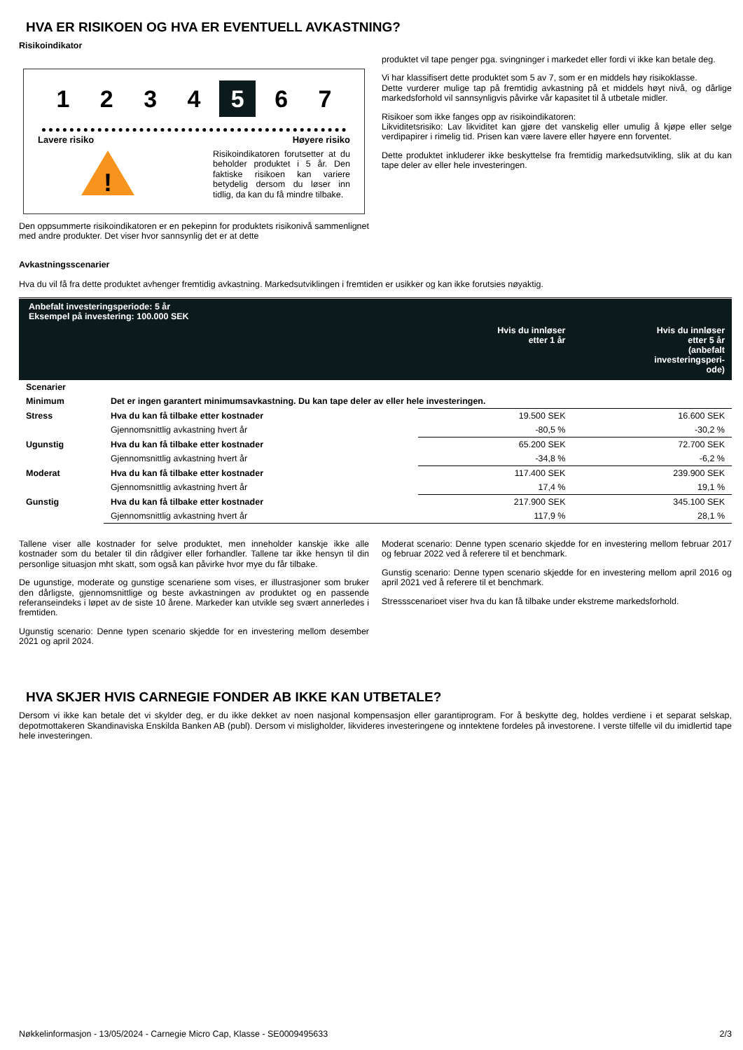HVA ER RISIKOEN OG HVA ER EVENTUELL AVKASTNING?
Risikoindikator
1234 5 6 7
Lavere risiko Høyere risiko
!
Risikoindikatoren forutsetter at du beholder produktet i 5 år. Den faktiske risikoen kan variere betydelig dersom du løser inn tidlig, da kan du få mindre tilbake.
Den oppsummerte risikoindikatoren er en pekepinn for produktets risikonivå sammenlignet med andre produkter. Det viser hvor sannsynlig det er at dette
produktet vil tape penger pga. svingninger i markedet eller fordi vi ikke kan betale deg.
Vi har klassifisert dette produktet som 5 av 7, som er en middels høy risikoklasse.
Dette vurderer mulige tap på fremtidig avkastning på et middels høyt nivå, og dårlige markedsforhold vil sannsynligvis påvirke vår kapasitet til å utbetale midler.
Risikoer som ikke fanges opp av risikoindikatoren:
Likviditetsrisiko: Lav likviditet kan gjøre det vanskelig eller umulig å kjøpe eller selge verdipapirer i rimelig tid. Prisen kan være lavere eller høyere enn forventet.
Dette produktet inkluderer ikke beskyttelse fra fremtidig markedsutvikling, slik at du kan tape deler av eller hele investeringen.
Avkastningsscenarier
Hva du vil få fra dette produktet avhenger fremtidig avkastning. Markedsutviklingen i fremtiden er usikker og kan ikke forutsies nøyaktig.
| Anbefalt investeringsperiode: 5 år Eksempel på investering: 100.000 SEK | | | |
| --- | --- | --- | --- |
| | | Hvis du innløser etter 1 år | Hvis du innløser etter 5 år (anbefalt investeringsperi- ode) |
| Scenarier | | | |
| Minimum | Det er ingen garantert minimumsavkastning. Du kan tape deler av eller hele investeringen. | | |
| Stress | Hva du kan få tilbake etter kostnader | 19.500 SEK | 16.600 SEK |
| | Gjennomsnittlig avkastning hvert år | -80,5 % | -30,2 % |
| Ugunstig | Hva du kan få tilbake etter kostnader | 65.200 SEK | 72.700 SEK |
| | Gjennomsnittlig avkastning hvert år | -34,8 % | -6,2 % |
| Moderat | Hva du kan få tilbake etter kostnader | 117.400 SEK | 239.900 SEK |
| | Gjennomsnittlig avkastning hvert år | 17,4 % | 19,1 % |
| Gunstig | Hva du kan få tilbake etter kostnader | 217.900 SEK | 345.100 SEK |
| | Gjennomsnittlig avkastning hvert år | 117,9 % | 28,1 % |
Tallene viser alle kostnader for selve produktet, men inneholder kanskje ikke alle kostnader som du betaler til din rådgiver eller forhandler. Tallene tar ikke hensyn til din personlige situasjon mht skatt, som også kan påvirke hvor mye du får tilbake.
De ugunstige, moderate og gunstige scenariene som vises, er illustrasjoner som bruker den dårligste, gjennomsnittlige og beste avkastningen av produktet og en passende referanseindeks i løpet av de siste 10 årene. Markeder kan utvikle seg svært annerledes i fremtiden.
Ugunstig scenario: Denne typen scenario skjedde for en investering mellom desember 2021 og april 2024.
Moderat scenario: Denne typen scenario skjedde for en investering mellom februar 2017 og februar 2022 ved å referere til et benchmark.
Gunstig scenario: Denne typen scenario skjedde for en investering mellom april 2016 og april 2021 ved å referere til et benchmark.
Stressscenarioet viser hva du kan få tilbake under ekstreme markedsforhold.
HVA SKJER HVIS CARNEGIE FONDER AB IKKE KAN UTBETALE?
Dersom vi ikke kan betale det vi skylder deg, er du ikke dekket av noen nasjonal kompensasjon eller garantiprogram. For å beskytte deg, holdes verdiene i et separat selskap, depotmottakeren Skandinaviska Enskilda Banken AB (publ). Dersom vi misligholder, likvideres investeringene og inntektene fordeles på investorene. I verste tilfelle vil du imidlertid tape hele investeringen.
Nøkkelinformasjon - 13/05/2024 - Carnegie Micro Cap, Klasse - SE0009495633 2/3